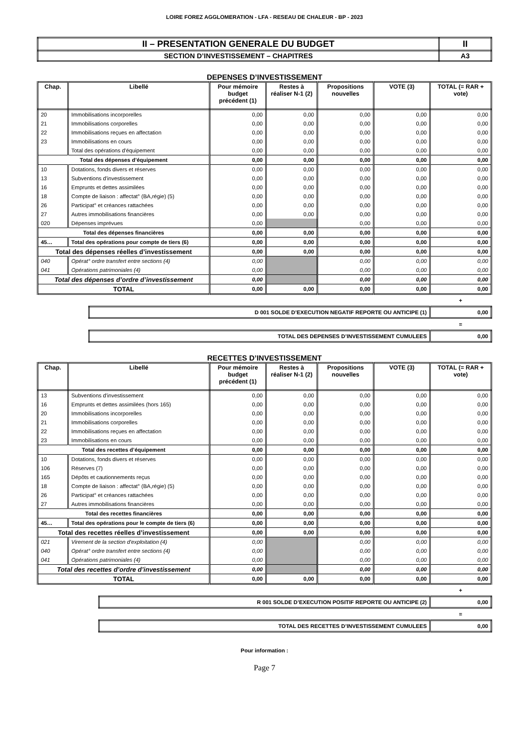LOIRE FOREZ AGGLOMERATION - LFA - RESEAU DE CHALEUR - BP - 2023
| II – PRESENTATION GENERALE DU BUDGET | II |
| SECTION D’INVESTISSEMENT – CHAPITRES | A3 |
DEPENSES D’INVESTISSEMENT
| Chap. | Libellé | Pour mémoire budget précédent (1) | Restes à réaliser N-1 (2) | Propositions nouvelles | VOTE (3) | TOTAL (= RAR + vote) |
| --- | --- | --- | --- | --- | --- | --- |
| 20 | Immobilisations incorporelles | 0,00 | 0,00 | 0,00 | 0,00 | 0,00 |
| 21 | Immobilisations corporelles | 0,00 | 0,00 | 0,00 | 0,00 | 0,00 |
| 22 | Immobilisations reçues en affectation | 0,00 | 0,00 | 0,00 | 0,00 | 0,00 |
| 23 | Immobilisations en cours | 0,00 | 0,00 | 0,00 | 0,00 | 0,00 |
| | Total des opérations d'équipement | 0,00 | 0,00 | 0,00 | 0,00 | 0,00 |
| Total des dépenses d’équipement | | 0,00 | 0,00 | 0,00 | 0,00 | 0,00 |
| 10 | Dotations, fonds divers et réserves | 0,00 | 0,00 | 0,00 | 0,00 | 0,00 |
| 13 | Subventions d'investissement | 0,00 | 0,00 | 0,00 | 0,00 | 0,00 |
| 16 | Emprunts et dettes assimilées | 0,00 | 0,00 | 0,00 | 0,00 | 0,00 |
| 18 | Compte de liaison : affectat° (BA,régie) (5) | 0,00 | 0,00 | 0,00 | 0,00 | 0,00 |
| 26 | Participat° et créances rattachées | 0,00 | 0,00 | 0,00 | 0,00 | 0,00 |
| 27 | Autres immobilisations financières | 0,00 | 0,00 | 0,00 | 0,00 | 0,00 |
| 020 | Dépenses imprévues | 0,00 | | 0,00 | 0,00 | 0,00 |
| Total des dépenses financières | | 0,00 | 0,00 | 0,00 | 0,00 | 0,00 |
| 45… | Total des opérations pour compte de tiers (6) | 0,00 | 0,00 | 0,00 | 0,00 | 0,00 |
| Total des dépenses réelles d’investissement | | 0,00 | 0,00 | 0,00 | 0,00 | 0,00 |
| 040 | Opérat° ordre transfert entre sections (4) | 0,00 | | 0,00 | 0,00 | 0,00 |
| 041 | Opérations patrimoniales (4) | 0,00 | | 0,00 | 0,00 | 0,00 |
| Total des dépenses d’ordre d’investissement | | 0,00 | | 0,00 | 0,00 | 0,00 |
| TOTAL | | 0,00 | 0,00 | 0,00 | 0,00 | 0,00 |
+
| D 001 SOLDE D’EXECUTION NEGATIF REPORTE OU ANTICIPE (1) | 0,00 |
=
| TOTAL DES DEPENSES D’INVESTISSEMENT CUMULEES | 0,00 |
RECETTES D’INVESTISSEMENT
| Chap. | Libellé | Pour mémoire budget précédent (1) | Restes à réaliser N-1 (2) | Propositions nouvelles | VOTE (3) | TOTAL (= RAR + vote) |
| --- | --- | --- | --- | --- | --- | --- |
| 13 | Subventions d'investissement | 0,00 | 0,00 | 0,00 | 0,00 | 0,00 |
| 16 | Emprunts et dettes assimilées (hors 165) | 0,00 | 0,00 | 0,00 | 0,00 | 0,00 |
| 20 | Immobilisations incorporelles | 0,00 | 0,00 | 0,00 | 0,00 | 0,00 |
| 21 | Immobilisations corporelles | 0,00 | 0,00 | 0,00 | 0,00 | 0,00 |
| 22 | Immobilisations reçues en affectation | 0,00 | 0,00 | 0,00 | 0,00 | 0,00 |
| 23 | Immobilisations en cours | 0,00 | 0,00 | 0,00 | 0,00 | 0,00 |
| Total des recettes d’équipement | | 0,00 | 0,00 | 0,00 | 0,00 | 0,00 |
| 10 | Dotations, fonds divers et réserves | 0,00 | 0,00 | 0,00 | 0,00 | 0,00 |
| 106 | Réserves (7) | 0,00 | 0,00 | 0,00 | 0,00 | 0,00 |
| 165 | Dépôts et cautionnements reçus | 0,00 | 0,00 | 0,00 | 0,00 | 0,00 |
| 18 | Compte de liaison : affectat° (BA,régie) (5) | 0,00 | 0,00 | 0,00 | 0,00 | 0,00 |
| 26 | Participat° et créances rattachées | 0,00 | 0,00 | 0,00 | 0,00 | 0,00 |
| 27 | Autres immobilisations financières | 0,00 | 0,00 | 0,00 | 0,00 | 0,00 |
| Total des recettes financières | | 0,00 | 0,00 | 0,00 | 0,00 | 0,00 |
| 45… | Total des opérations pour le compte de tiers (6) | 0,00 | 0,00 | 0,00 | 0,00 | 0,00 |
| Total des recettes réelles d’investissement | | 0,00 | 0,00 | 0,00 | 0,00 | 0,00 |
| 021 | Virement de la section d'exploitation (4) | 0,00 | | 0,00 | 0,00 | 0,00 |
| 040 | Opérat° ordre transfert entre sections (4) | 0,00 | | 0,00 | 0,00 | 0,00 |
| 041 | Opérations patrimoniales (4) | 0,00 | | 0,00 | 0,00 | 0,00 |
| Total des recettes d’ordre d’investissement | | 0,00 | | 0,00 | 0,00 | 0,00 |
| TOTAL | | 0,00 | 0,00 | 0,00 | 0,00 | 0,00 |
+
| R 001 SOLDE D’EXECUTION POSITIF REPORTE OU ANTICIPE (2) | 0,00 |
=
| TOTAL DES RECETTES D’INVESTISSEMENT CUMULEES | 0,00 |
Pour information :
Page 7